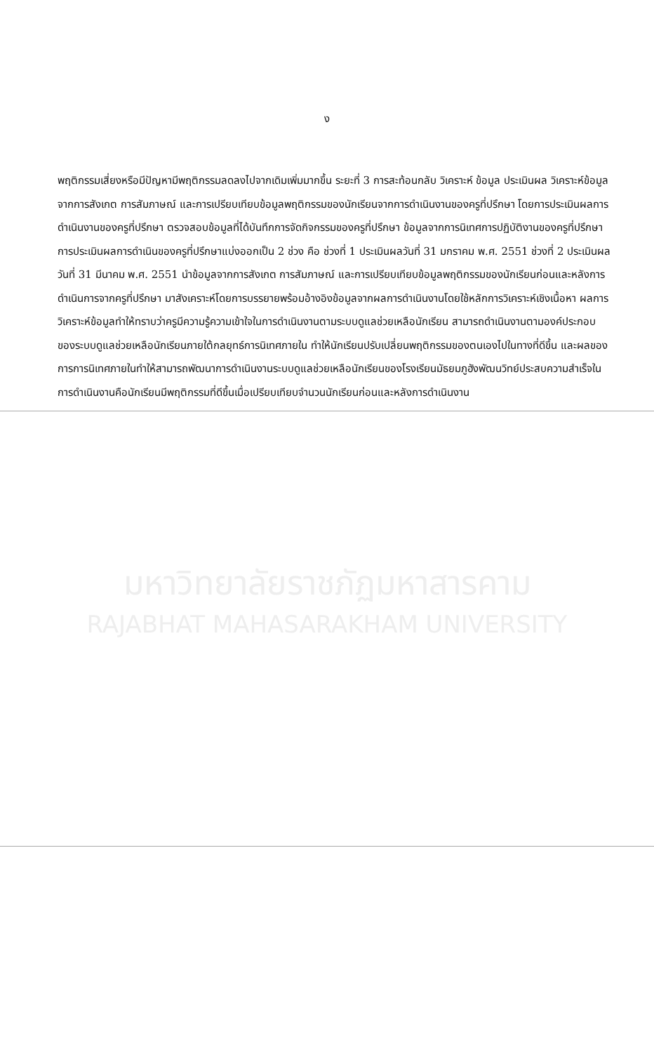ง
พฤติกรรมเสี่ยงหรือมีปัญหามีพฤติกรรมลดลงไปจากเดิมเพิ่มมากขึ้น ระยะที่ 3 การสะท้อนกลับ วิเคราะห์ ข้อมูล ประเมินผล วิเคราะห์ข้อมูลจากการสังเกต การสัมภาษณ์ และการเปรียบเทียบข้อมูลพฤติกรรมของนักเรียนจากการดำเนินงานของครูที่ปรึกษา โดยการประเมินผลการดำเนินงานของครูที่ปรึกษา ตรวจสอบข้อมูลที่ได้บันทึกการจัดกิจกรรมของครูที่ปรึกษา ข้อมูลจากการนิเทศการปฏิบัติงานของครูที่ปรึกษา การประเมินผลการดำเนินของครูที่ปรึกษาแบ่งออกเป็น 2 ช่วง คือ ช่วงที่ 1 ประเมินผลวันที่ 31 มกราคม พ.ศ. 2551 ช่วงที่ 2 ประเมินผลวันที่ 31 มีนาคม พ.ศ. 2551 นำข้อมูลจากการสังเกต การสัมภาษณ์ และการเปรียบเทียบข้อมูลพฤติกรรมของนักเรียนก่อนและหลังการดำเนินการจากครูที่ปรึกษา มาสังเคราะห์โดยการบรรยายพร้อมอ้างอิงข้อมูลจากผลการดำเนินงานโดยใช้หลักการวิเคราะห์เชิงเนื้อหา ผลการวิเคราะห์ข้อมูลทำให้ทราบว่าครูมีความรู้ความเข้าใจในการดำเนินงานตามระบบดูแลช่วยเหลือนักเรียน สามารถดำเนินงานตามองค์ประกอบของระบบดูแลช่วยเหลือนักเรียนภายใต้กลยุทธ์การนิเทศภายใน ทำให้นักเรียนปรับเปลี่ยนพฤติกรรมของตนเองไปในทางที่ดีขึ้น และผลของการการนิเทศภายในทำให้สามารถพัฒนาการดำเนินงานระบบดูแลช่วยเหลือนักเรียนของโรงเรียนมัธยมภูฮังพัฒนวิทย์ประสบความสำเร็จในการดำเนินงานคือนักเรียนมีพฤติกรรมที่ดีขึ้นเมื่อเปรียบเทียบจำนวนนักเรียนก่อนและหลังการดำเนินงาน
มหาวิทยาลัยราชภัฏมหาสารคาม
RAJABHAT MAHASARAKHAM UNIVERSITY